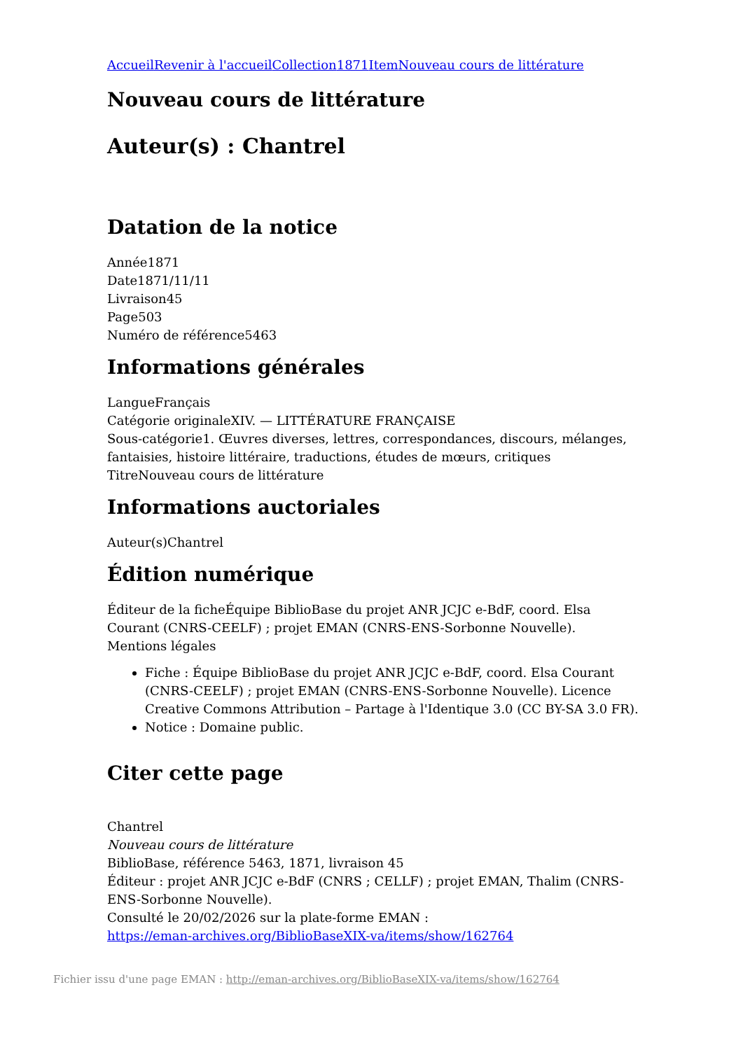Accueil Revenir à l'accueil Collection 1871 Item Nouveau cours de littérature
Nouveau cours de littérature
Auteur(s) : Chantrel
Datation de la notice
Année1871
Date1871/11/11
Livraison45
Page503
Numéro de référence5463
Informations générales
LangueFrançais
Catégorie originaleXIV. — LITTÉRATURE FRANÇAISE
Sous-catégorie1. Œuvres diverses, lettres, correspondances, discours, mélanges, fantaisies, histoire littéraire, traductions, études de mœurs, critiques
TitreNouveau cours de littérature
Informations auctoriales
Auteur(s)Chantrel
Édition numérique
Éditeur de la ficheÉquipe BiblioBase du projet ANR JCJC e-BdF, coord. Elsa Courant (CNRS-CEELF) ; projet EMAN (CNRS-ENS-Sorbonne Nouvelle).
Mentions légales
Fiche : Équipe BiblioBase du projet ANR JCJC e-BdF, coord. Elsa Courant (CNRS-CEELF) ; projet EMAN (CNRS-ENS-Sorbonne Nouvelle). Licence Creative Commons Attribution – Partage à l'Identique 3.0 (CC BY-SA 3.0 FR).
Notice : Domaine public.
Citer cette page
Chantrel
Nouveau cours de littérature
BiblioBase, référence 5463, 1871, livraison 45
Éditeur : projet ANR JCJC e-BdF (CNRS ; CELLF) ; projet EMAN, Thalim (CNRS-ENS-Sorbonne Nouvelle).
Consulté le 20/02/2026 sur la plate-forme EMAN :
https://eman-archives.org/BiblioBaseXIX-va/items/show/162764
Fichier issu d'une page EMAN : http://eman-archives.org/BiblioBaseXIX-va/items/show/162764